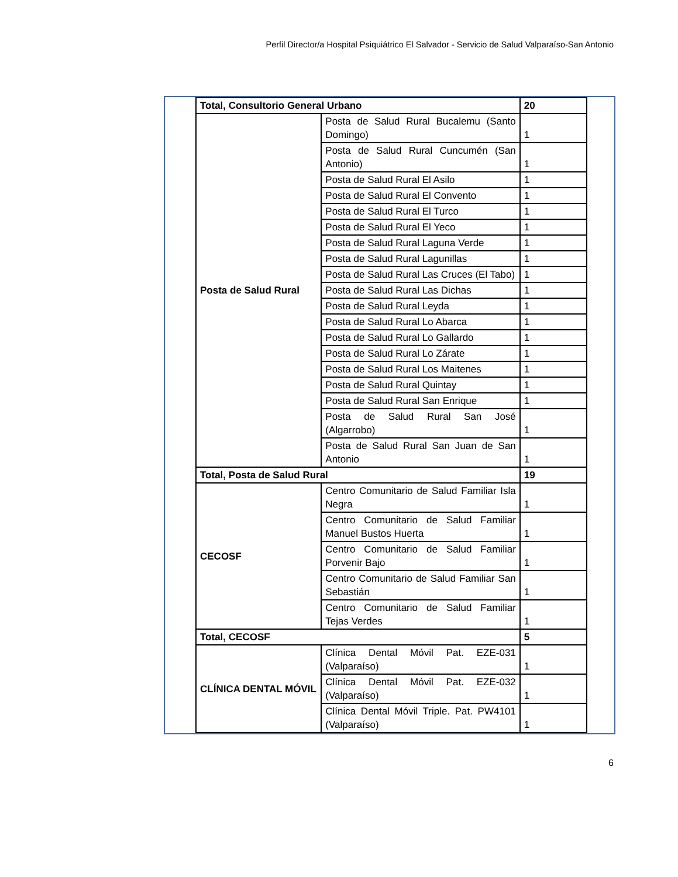Perfil Director/a Hospital Psiquiátrico El Salvador - Servicio de Salud Valparaíso-San Antonio
| Total, Consultorio General Urbano | | 20 |
| Posta de Salud Rural | Posta de Salud Rural Bucalemu (Santo Domingo) | 1 |
| | Posta de Salud Rural Cuncumén (San Antonio) | 1 |
| | Posta de Salud Rural El Asilo | 1 |
| | Posta de Salud Rural El Convento | 1 |
| | Posta de Salud Rural El Turco | 1 |
| | Posta de Salud Rural El Yeco | 1 |
| | Posta de Salud Rural Laguna Verde | 1 |
| | Posta de Salud Rural Lagunillas | 1 |
| | Posta de Salud Rural Las Cruces (El Tabo) | 1 |
| | Posta de Salud Rural Las Dichas | 1 |
| | Posta de Salud Rural Leyda | 1 |
| | Posta de Salud Rural Lo Abarca | 1 |
| | Posta de Salud Rural Lo Gallardo | 1 |
| | Posta de Salud Rural Lo Zárate | 1 |
| | Posta de Salud Rural Los Maitenes | 1 |
| | Posta de Salud Rural Quintay | 1 |
| | Posta de Salud Rural San Enrique | 1 |
| | Posta de Salud Rural San José (Algarrobo) | 1 |
| | Posta de Salud Rural San Juan de San Antonio | 1 |
| Total, Posta de Salud Rural | | 19 |
| CECOSF | Centro Comunitario de Salud Familiar Isla Negra | 1 |
| | Centro Comunitario de Salud Familiar Manuel Bustos Huerta | 1 |
| | Centro Comunitario de Salud Familiar Porvenir Bajo | 1 |
| | Centro Comunitario de Salud Familiar San Sebastián | 1 |
| | Centro Comunitario de Salud Familiar Tejas Verdes | 1 |
| Total, CECOSF | | 5 |
| CLÍNICA DENTAL MÓVIL | Clínica Dental Móvil Pat. EZE-031 (Valparaíso) | 1 |
| | Clínica Dental Móvil Pat. EZE-032 (Valparaíso) | 1 |
| | Clínica Dental Móvil Triple. Pat. PW4101 (Valparaíso) | 1 |
6